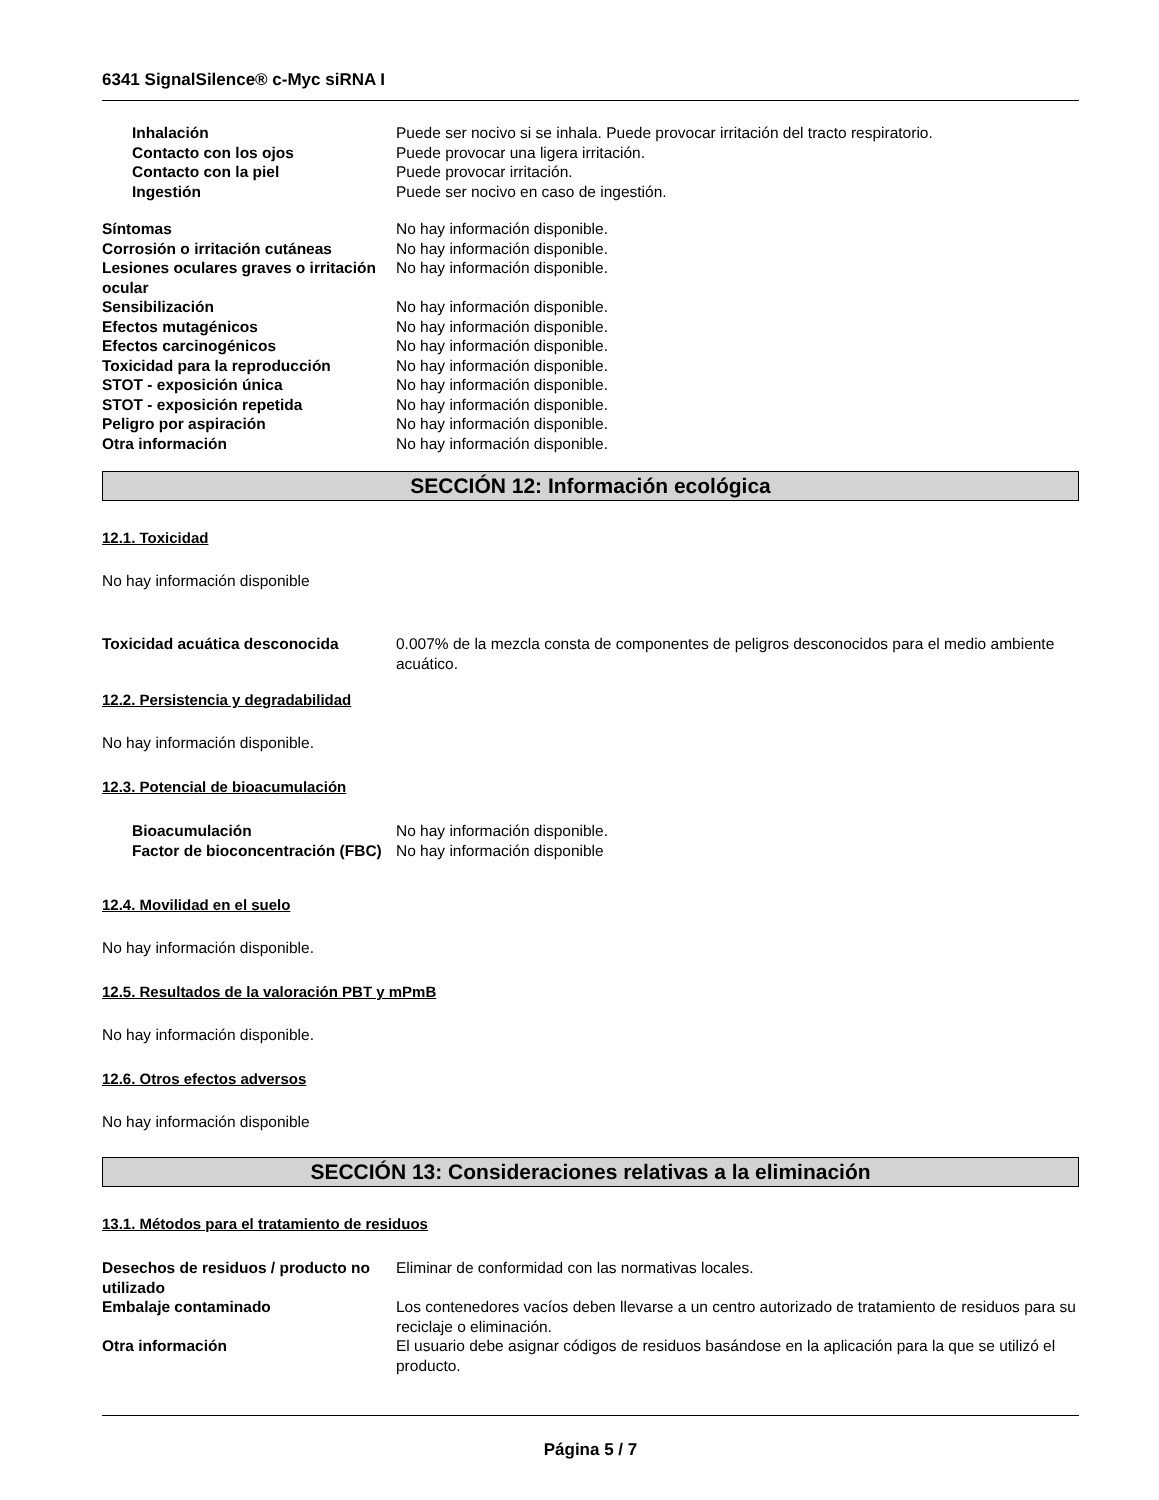6341 SignalSilence® c-Myc siRNA I
Inhalación Puede ser nocivo si se inhala. Puede provocar irritación del tracto respiratorio.
Contacto con los ojos Puede provocar una ligera irritación.
Contacto con la piel Puede provocar irritación.
Ingestión Puede ser nocivo en caso de ingestión.
Síntomas No hay información disponible.
Corrosión o irritación cutáneas No hay información disponible.
Lesiones oculares graves o irritación ocular
No hay información disponible.
Sensibilización No hay información disponible.
Efectos mutagénicos No hay información disponible.
Efectos carcinogénicos No hay información disponible.
Toxicidad para la reproducción No hay información disponible.
STOT - exposición única No hay información disponible.
STOT - exposición repetida No hay información disponible.
Peligro por aspiración No hay información disponible.
Otra información No hay información disponible.
SECCIÓN 12: Información ecológica
12.1. Toxicidad
No hay información disponible
Toxicidad acuática desconocida 0.007% de la mezcla consta de componentes de peligros desconocidos para el medio ambiente acuático.
12.2. Persistencia y degradabilidad
No hay información disponible.
12.3. Potencial de bioacumulación
Bioacumulación No hay información disponible.
Factor de bioconcentración (FBC)
No hay información disponible
12.4. Movilidad en el suelo
No hay información disponible.
12.5. Resultados de la valoración PBT y mPmB
No hay información disponible.
12.6. Otros efectos adversos
No hay información disponible
SECCIÓN 13: Consideraciones relativas a la eliminación
13.1. Métodos para el tratamiento de residuos
Desechos de residuos / producto no utilizado
Eliminar de conformidad con las normativas locales.
Embalaje contaminado Los contenedores vacíos deben llevarse a un centro autorizado de tratamiento de residuos para su reciclaje o eliminación.
Otra información El usuario debe asignar códigos de residuos basándose en la aplicación para la que se utilizó el producto.
Página 5 / 7